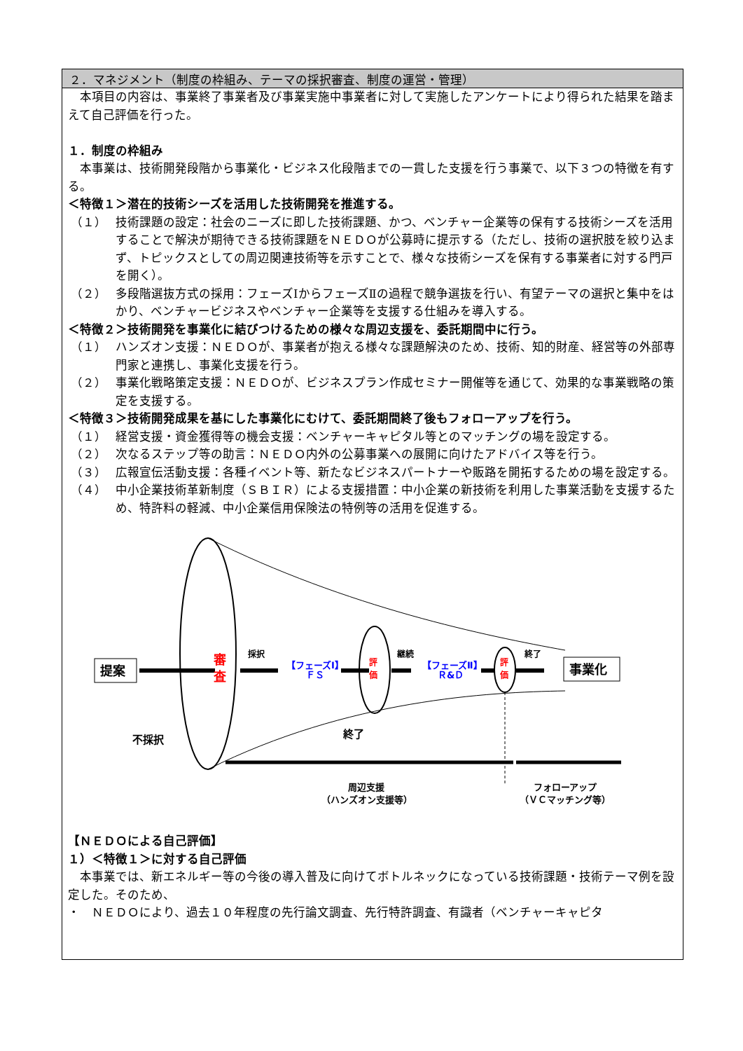２．マネジメント（制度の枠組み、テーマの採択審査、制度の運営・管理）
　本項目の内容は、事業終了事業者及び事業実施中事業者に対して実施したアンケートにより得られた結果を踏まえて自己評価を行った。
１．制度の枠組み
　本事業は、技術開発段階から事業化・ビジネス化段階までの一貫した支援を行う事業で、以下３つの特徴を有する。
＜特徴１＞潜在的技術シーズを活用した技術開発を推進する。
（１） 技術課題の設定：社会のニーズに即した技術課題、かつ、ベンチャー企業等の保有する技術シーズを活用することで解決が期待できる技術課題をＮＥＤＯが公募時に提示する（ただし、技術の選択肢を絞り込まず、トピックスとしての周辺関連技術等を示すことで、様々な技術シーズを保有する事業者に対する門戸を開く）。
（２） 多段階選抜方式の採用：フェーズⅠからフェーズⅡの過程で競争選抜を行い、有望テーマの選択と集中をはかり、ベンチャービジネスやベンチャー企業等を支援する仕組みを導入する。
＜特徴２＞技術開発を事業化に結びつけるための様々な周辺支援を、委託期間中に行う。
（１） ハンズオン支援：ＮＥＤＯが、事業者が抱える様々な課題解決のため、技術、知的財産、経営等の外部専門家と連携し、事業化支援を行う。
（２） 事業化戦略策定支援：ＮＥＤＯが、ビジネスプラン作成セミナー開催等を通じて、効果的な事業戦略の策定を支援する。
＜特徴３＞技術開発成果を基にした事業化にむけて、委託期間終了後もフォローアップを行う。
（１） 経営支援・資金獲得等の機会支援：ベンチャーキャピタル等とのマッチングの場を設定する。
（２） 次なるステップ等の助言：ＮＥＤＯ内外の公募事業への展開に向けたアドバイス等を行う。
（３） 広報宣伝活動支援：各種イベント等、新たなビジネスパートナーや販路を開拓するための場を設定する。
（４） 中小企業技術革新制度（ＳＢＩＲ）による支援措置：中小企業の新技術を利用した事業活動を支援するため、特許料の軽減、中小企業信用保険法の特例等の活用を促進する。
提案
事業化
審
査
採択
継続
終了
【フェーズⅠ】
ＦＳ
【フェーズⅡ】
Ｒ&Ｄ
評
価
評
価
不採択
終了
周辺支援
（ハンズオン支援等）
フォローアップ
（ＶＣマッチング等）
【ＮＥＤＯによる自己評価】
１）＜特徴１＞に対する自己評価
　本事業では、新エネルギー等の今後の導入普及に向けてボトルネックになっている技術課題・技術テーマ例を設定した。そのため、
・　ＮＥＤＯにより、過去１０年程度の先行論文調査、先行特許調査、有識者（ベンチャーキャピタ